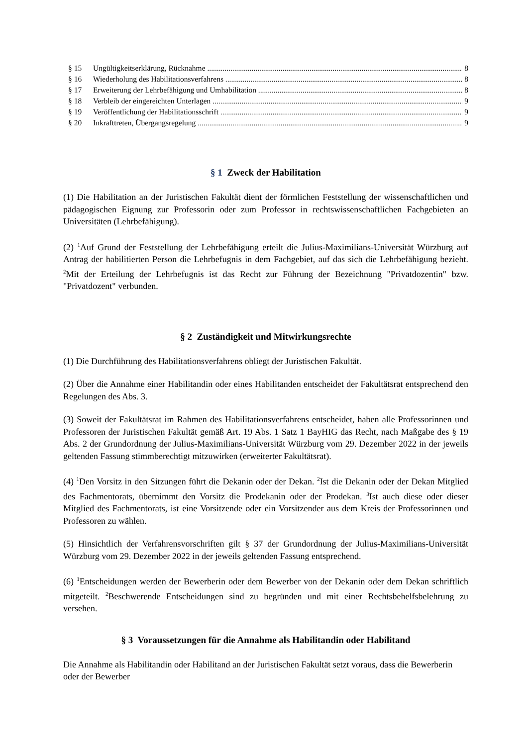§ 15 Ungültigkeitserklärung, Rücknahme 8
§ 16 Wiederholung des Habilitationsverfahrens 8
§ 17 Erweiterung der Lehrbefähigung und Umhabilitation 8
§ 18 Verbleib der eingereichten Unterlagen 9
§ 19 Veröffentlichung der Habilitationsschrift 9
§ 20 Inkrafttreten, Übergangsregelung 9
§ 1 Zweck der Habilitation
(1) Die Habilitation an der Juristischen Fakultät dient der förmlichen Feststellung der wissenschaftlichen und pädagogischen Eignung zur Professorin oder zum Professor in rechtswissenschaftlichen Fachgebieten an Universitäten (Lehrbefähigung).
(2) <sup>1</sup>Auf Grund der Feststellung der Lehrbefähigung erteilt die Julius-Maximilians-Universität Würzburg auf Antrag der habilitierten Person die Lehrbefugnis in dem Fachgebiet, auf das sich die Lehrbefähigung bezieht. <sup>2</sup>Mit der Erteilung der Lehrbefugnis ist das Recht zur Führung der Bezeichnung "Privatdozentin" bzw. "Privatdozent" verbunden.
§ 2 Zuständigkeit und Mitwirkungsrechte
(1) Die Durchführung des Habilitationsverfahrens obliegt der Juristischen Fakultät.
(2) Über die Annahme einer Habilitandin oder eines Habilitanden entscheidet der Fakultätsrat entsprechend den Regelungen des Abs. 3.
(3) Soweit der Fakultätsrat im Rahmen des Habilitationsverfahrens entscheidet, haben alle Professorinnen und Professoren der Juristischen Fakultät gemäß Art. 19 Abs. 1 Satz 1 BayHIG das Recht, nach Maßgabe des § 19 Abs. 2 der Grundordnung der Julius-Maximilians-Universität Würzburg vom 29. Dezember 2022 in der jeweils geltenden Fassung stimmberechtigt mitzuwirken (erweiterter Fakultätsrat).
(4) <sup>1</sup>Den Vorsitz in den Sitzungen führt die Dekanin oder der Dekan. <sup>2</sup>Ist die Dekanin oder der Dekan Mitglied des Fachmentorats, übernimmt den Vorsitz die Prodekanin oder der Prodekan. <sup>3</sup>Ist auch diese oder dieser Mitglied des Fachmentorats, ist eine Vorsitzende oder ein Vorsitzender aus dem Kreis der Professorinnen und Professoren zu wählen.
(5) Hinsichtlich der Verfahrensvorschriften gilt § 37 der Grundordnung der Julius-Maximilians-Universität Würzburg vom 29. Dezember 2022 in der jeweils geltenden Fassung entsprechend.
(6) <sup>1</sup>Entscheidungen werden der Bewerberin oder dem Bewerber von der Dekanin oder dem Dekan schriftlich mitgeteilt. <sup>2</sup>Beschwerende Entscheidungen sind zu begründen und mit einer Rechtsbehelfsbelehrung zu versehen.
§ 3 Voraussetzungen für die Annahme als Habilitandin oder Habilitand
Die Annahme als Habilitandin oder Habilitand an der Juristischen Fakultät setzt voraus, dass die Bewerberin oder der Bewerber